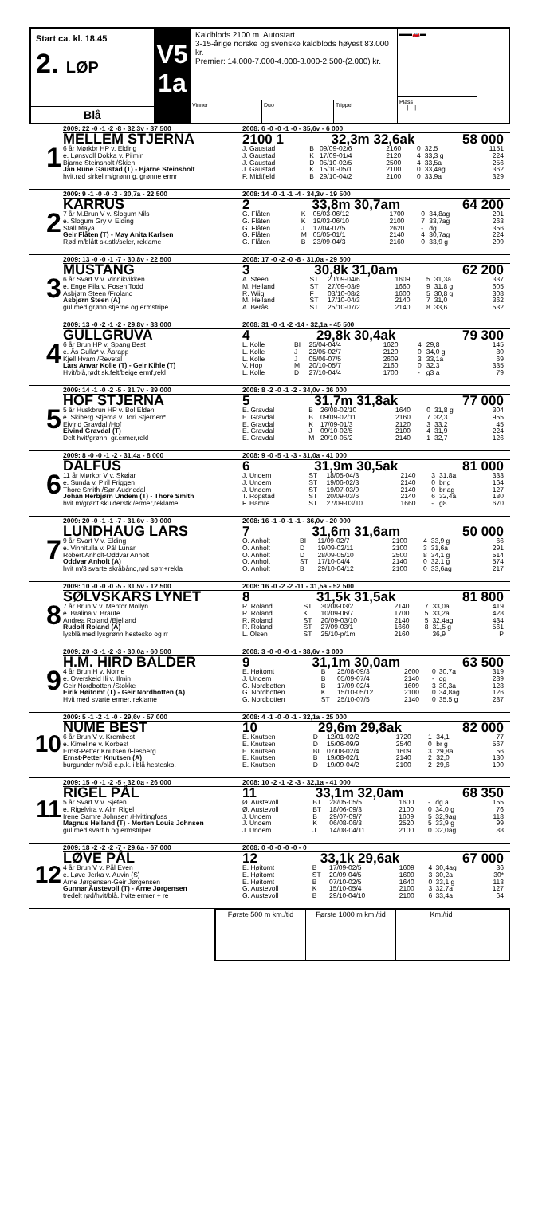Start ca. kl. 18.45
2. LØP
Blå
V5
1a
Kaldblods 2100 m. Autostart.
3-15-årige norske og svenske kaldblods høyest 83.000 kr.
Premier: 14.000-7.000-4.000-3.000-2.500-(2.000) kr.
Vinner
Duo
Trippel
▬▬🚗▬
Plass
| |
1
2009: 22 -0 -1 -2 -8 - 32,3v - 37 500
MELLEM STJERNA
6 år Mørkbr HP v. Elding
e. Lønsvoll Dokka v. Pilmin
Bjarne Steinsholt /Skien
Jan Rune Gaustad (T) - Bjarne Steinsholt
hvit.rød sirkel m/grønn g. grønne ermr
2008: 6 -0 -0 -1 -0 - 35,6v - 6 000
2100 1 32,3m 32,6ak 58 000
| J. Gaustad | B | 09/09-02/6 | 2160 | 0 | 32,5 | 1151 |
| J. Gaustad | K | 17/09-01/4 | 2120 | 4 | 33,3 g | 224 |
| J. Gaustad | D | 05/10-02/5 | 2500 | 4 | 33,5a | 256 |
| J. Gaustad | K | 15/10-05/1 | 2100 | 0 | 33,4ag | 362 |
| P. Midtfjeld | B | 29/10-04/2 | 2100 | 0 | 33,9a | 329 |
2
2009: 9 -1 -0 -0 -3 - 30,7a - 22 500
KARRUS
7 år M.Brun V v. Slogum Nils
e. Slogum Gry v. Elding
Stall Maya
Geir Flåten (T) - May Anita Karlsen
Rød m/blått sk.stk/seler, reklame
2008: 14 -0 -1 -1 -4 - 34,3v - 19 500
2 33,8m 30,7am 64 200
| G. Flåten | K | 05/03-06/12 | 1700 | 0 | 34,8ag | 201 |
| G. Flåten | K | 19/03-06/10 | 2100 | 7 | 33,7ag | 263 |
| G. Flåten | J | 17/04-07/5 | 2620 | - | dg | 356 |
| G. Flåten | M | 05/05-01/1 | 2140 | 4 | 30,7ag | 224 |
| G. Flåten | B | 23/09-04/3 | 2160 | 0 | 33,9 g | 209 |
3
2009: 13 -0 -0 -1 -7 - 30,8v - 22 500
MUSTANG
6 år Svart V v. Vinnikvikken
e. Enge Pila v. Fosen Todd
Asbjørn Steen /Froland
Asbjørn Steen (A)
gul med grønn stjerne og ermstripe
2008: 17 -0 -2 -0 -8 - 31,0a - 29 500
3 30,8k 31,0am 62 200
| A. Steen | ST | 20/09-04/6 | 1609 | 5 | 31,3a | 337 |
| M. Helland | ST | 27/09-03/9 | 1660 | 9 | 31,8 g | 605 |
| R. Wiig | F | 03/10-08/2 | 1600 | 5 | 30,8 g | 308 |
| M. Helland | ST | 17/10-04/3 | 2140 | 7 | 31,0 | 362 |
| A. Berås | ST | 25/10-07/2 | 2140 | 8 | 33,6 | 532 |
4
2009: 13 -0 -2 -1 -2 - 29,8v - 33 000
GULLGRUVA
6 år Brun HP v. Spang Best
e. Ås Gulla* v. Åsrapp
Kjell Hvam /Revetal
Lars Anvar Kolle (T) - Geir Kihle (T)
Hvit/blå,rødt sk.felt/beige ermf,rekl
2008: 31 -0 -1 -2 -14 - 32,1a - 45 500
4 29,8k 30,4ak 79 300
| L. Kolle | BI | 25/04-04/4 | 1620 | 4 | 29,8 | 145 |
| L. Kolle | J | 22/05-02/7 | 2120 | 0 | 34,0 g | 80 |
| L. Kolle | J | 05/06-07/5 | 2609 | 3 | 33,1a | 69 |
| V. Hop | M | 20/10-05/7 | 2160 | 0 | 32,3 | 335 |
| L. Kolle | D | 27/10-04/4 | 1700 | - | g3 a | 79 |
5
2009: 14 -1 -0 -2 -5 - 31,7v - 39 000
HOF STJERNA
5 år Huskbrun HP v. Bol Elden
e. Skiberg Stjerna v. Tori Stjernen*
Eivind Gravdal /Hof
Eivind Gravdal (T)
Delt hvit/grønn, gr.ermer,rekl
2008: 8 -2 -0 -1 -2 - 34,0v - 36 000
5 31,7m 31,8ak 77 000
| E. Gravdal | B | 26/08-02/10 | 1640 | 0 | 31,8 g | 304 |
| E. Gravdal | B | 09/09-02/11 | 2160 | 7 | 32,3 | 955 |
| E. Gravdal | K | 17/09-01/3 | 2120 | 3 | 33,2 | 45 |
| E. Gravdal | J | 09/10-02/5 | 2100 | 4 | 31,9 | 224 |
| E. Gravdal | M | 20/10-05/2 | 2140 | 1 | 32,7 | 126 |
6
2009: 8 -0 -0 -1 -2 - 31,4a - 8 000
DALFUS
11 år Mørkbr V v. Skøiar
e. Sunda v. Piril Friggen
Thore Smith /Sør-Audnedal
Johan Herbjørn Undem (T) - Thore Smith
hvit m/grønt skulderstk./ermer,reklame
2008: 9 -0 -5 -1 -3 - 31,0a - 41 000
6 31,9m 30,5ak 81 000
| J. Undem | ST | 18/05-04/3 | 2140 | 3 | 31,8a | 333 |
| J. Undem | ST | 19/06-02/3 | 2140 | 0 | br g | 164 |
| J. Undem | ST | 19/07-03/9 | 2140 | 0 | br ag | 127 |
| T. Ropstad | ST | 20/09-03/6 | 2140 | 6 | 32,4a | 180 |
| F. Hamre | ST | 27/09-03/10 | 1660 | - | g8 | 670 |
7
2009: 20 -0 -1 -1 -7 - 31,6v - 30 000
LUNDHAUG LARS
9 år Svart V v. Elding
e. Vinnitulla v. Pål Lunar
Robert Anholt-Oddvar Anholt
Oddvar Anholt (A)
hvit m/3 svarte skråbånd,rød søm+rekla
2008: 16 -1 -0 -1 -1 - 36,0v - 20 000
7 31,6m 31,6am 50 000
| O. Anholt | BI | 11/09-02/7 | 2100 | 4 | 33,9 g | 66 |
| O. Anholt | D | 19/09-02/11 | 2100 | 3 | 31,6a | 291 |
| O. Anholt | D | 28/09-05/10 | 2500 | 8 | 34,1 g | 514 |
| O. Anholt | ST | 17/10-04/4 | 2140 | 0 | 32,1 g | 574 |
| O. Anholt | B | 29/10-04/12 | 2100 | 0 | 33,6ag | 217 |
8
2009: 10 -0 -0 -0 -5 - 31,5v - 12 500
SØLVSKARS LYNET
7 år Brun V v. Mentor Mollyn
e. Bralina v. Braute
Andrea Roland /Bjelland
Rudolf Roland (A)
lysblå med lysgrønn hestesko og rr
2008: 16 -0 -2 -2 -11 - 31,5a - 52 500
8 31,5k 31,5ak 81 800
| R. Roland | ST | 30/08-03/2 | 2140 | 7 | 33,0a | 419 |
| R. Roland | K | 10/09-06/7 | 1700 | 5 | 33,2a | 428 |
| R. Roland | ST | 20/09-03/10 | 2140 | 5 | 32,4ag | 434 |
| R. Roland | ST | 27/09-03/1 | 1660 | 8 | 31,5 g | 561 |
| L. Olsen | ST | 25/10-p/1m | 2160 | | 36,9 | P |
9
2009: 20 -3 -1 -2 -3 - 30,0a - 60 500
H.M. HIRD BALDER
4 år Brun H v. Norne
e. Overskeid Ili v. Ilmin
Geir Nordbotten /Stokke
Eirik Høitomt (T) - Geir Nordbotten (A)
Hvit med svarte ermer, reklame
2008: 3 -0 -0 -0 -1 - 38,6v - 3 000
9 31,1m 30,0am 63 500
| E. Høitomt | B | 25/08-09/3 | 2600 | 0 | 30,7a | 319 |
| J. Undem | B | 05/09-07/4 | 2140 | - | dg | 289 |
| G. Nordbotten | B | 17/09-02/4 | 1609 | 3 | 30,3a | 128 |
| G. Nordbotten | K | 15/10-05/12 | 2100 | 0 | 34,8ag | 126 |
| G. Nordbotten | ST | 25/10-07/5 | 2140 | 0 | 35,5 g | 287 |
10
2009: 5 -1 -2 -1 -0 - 29,6v - 57 000
NUME BEST
6 år Brun V v. Krembest
e. Kimeline v. Korbest
Ernst-Petter Knutsen /Flesberg
Ernst-Petter Knutsen (A)
burgunder m/blå e.p.k. i blå hestesko.
2008: 4 -1 -0 -0 -1 - 32,1a - 25 000
10 29,6m 29,8ak 82 000
| E. Knutsen | D | 12/01-02/2 | 1720 | 1 | 34,1 | 77 |
| E. Knutsen | D | 15/06-09/9 | 2540 | 0 | br g | 567 |
| E. Knutsen | BI | 07/08-02/4 | 1609 | 3 | 29,8a | 56 |
| E. Knutsen | B | 19/08-02/1 | 2140 | 2 | 32,0 | 130 |
| E. Knutsen | D | 19/09-04/2 | 2100 | 2 | 29,6 | 190 |
11
2009: 15 -0 -1 -2 -5 - 32,0a - 26 000
RIGEL PÅL
5 år Svart V v. Sjefen
e. Rigelvira v. Alm Rigel
Irene Gamre Johnsen /Hvittingfoss
Magnus Helland (T) - Morten Louis Johnsen
gul med svart h og ermstriper
2008: 10 -2 -1 -2 -3 - 32,1a - 41 000
11 33,1m 32,0am 68 350
| Ø. Austevoll | BT | 28/05-05/5 | 1600 | - | dg a | 155 |
| Ø. Austevoll | BT | 18/06-09/3 | 2100 | 0 | 34,0 g | 76 |
| J. Undem | B | 29/07-09/7 | 1609 | 5 | 32,9ag | 118 |
| J. Undem | K | 06/08-06/3 | 2520 | 5 | 33,9 g | 99 |
| J. Undem | J | 14/08-04/11 | 2100 | 0 | 32,0ag | 88 |
12
2009: 18 -2 -2 -2 -7 - 29,6a - 67 000
LØVE PÅL
4 år Brun V v. Pål Even
e. Løve Jerka v. Auvin (S)
Arne Jørgensen-Geir Jørgensen
Gunnar Austevoll (T) - Arne Jørgensen
tredelt rød/hvit/blå. hvite ermer + re
2008: 0 -0 -0 -0 -0 - 0
12 33,1k 29,6ak 67 000
| E. Høitomt | B | 17/09-02/5 | 1609 | 4 | 30,4ag | 36 |
| E. Høitomt | ST | 20/09-04/5 | 1609 | 3 | 30,2a | 30* |
| E. Høitomt | B | 07/10-02/5 | 1640 | 0 | 33,1 g | 113 |
| G. Austevoll | K | 15/10-05/4 | 2100 | 3 | 32,7a | 127 |
| G. Austevoll | B | 29/10-04/10 | 2100 | 6 | 33,4a | 64 |
Første 500 m km./tid
Første 1000 m km./tid
Km./tid